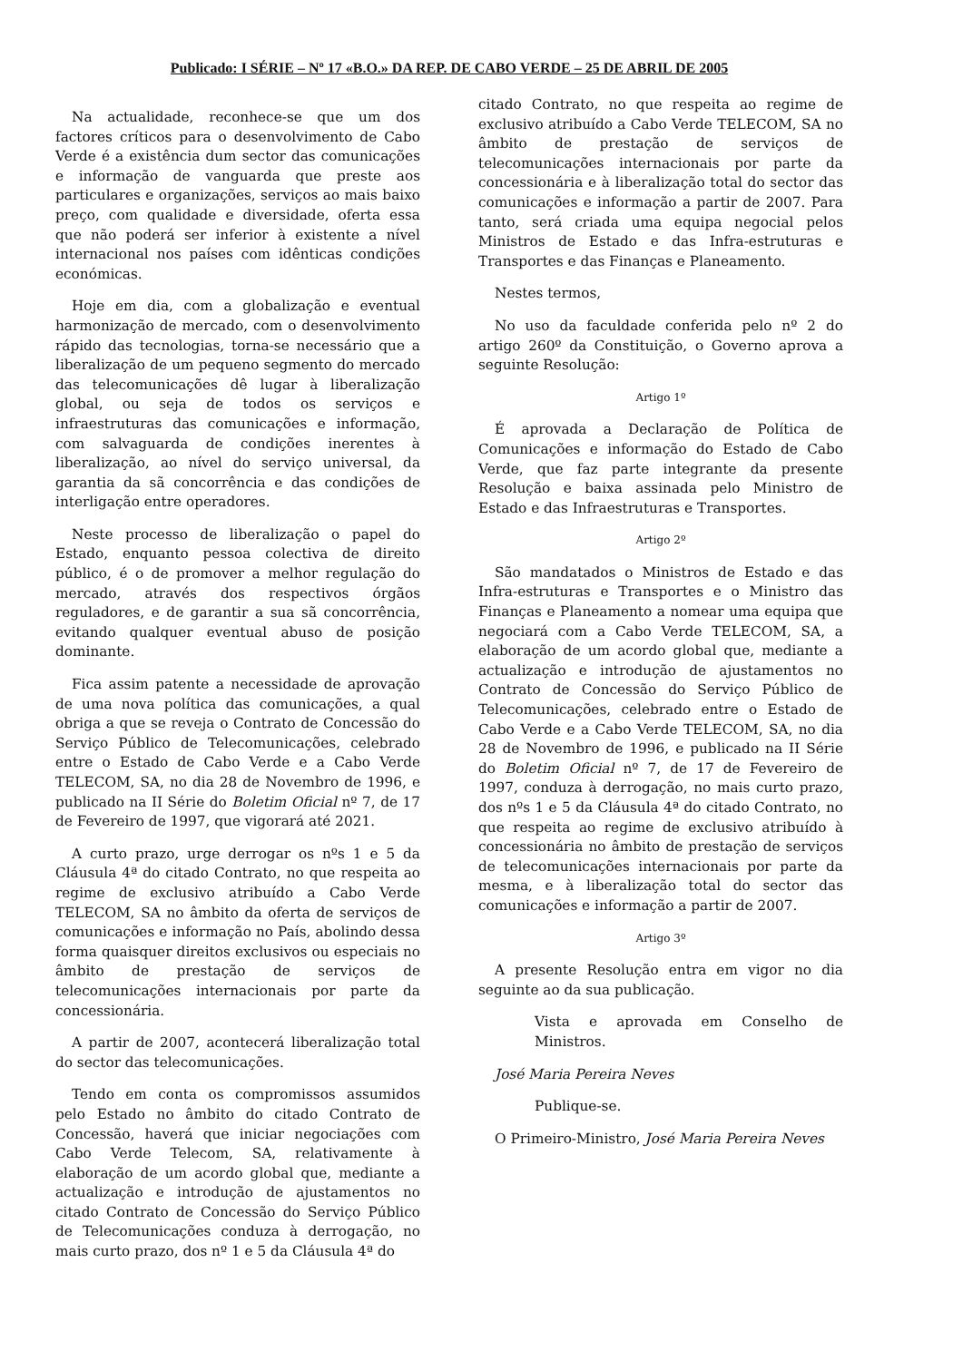Publicado: I SÉRIE – Nº 17 «B.O.» DA REP. DE CABO VERDE – 25 DE ABRIL DE 2005
Na actualidade, reconhece-se que um dos factores críticos para o desenvolvimento de Cabo Verde é a existência dum sector das comunicações e informação de vanguarda que preste aos particulares e organizações, serviços ao mais baixo preço, com qualidade e diversidade, oferta essa que não poderá ser inferior à existente a nível internacional nos países com idênticas condições económicas.
Hoje em dia, com a globalização e eventual harmonização de mercado, com o desenvolvimento rápido das tecnologias, torna-se necessário que a liberalização de um pequeno segmento do mercado das telecomunicações dê lugar à liberalização global, ou seja de todos os serviços e infraestruturas das comunicações e informação, com salvaguarda de condições inerentes à liberalização, ao nível do serviço universal, da garantia da sã concorrência e das condições de interligação entre operadores.
Neste processo de liberalização o papel do Estado, enquanto pessoa colectiva de direito público, é o de promover a melhor regulação do mercado, através dos respectivos órgãos reguladores, e de garantir a sua sã concorrência, evitando qualquer eventual abuso de posição dominante.
Fica assim patente a necessidade de aprovação de uma nova política das comunicações, a qual obriga a que se reveja o Contrato de Concessão do Serviço Público de Telecomunicações, celebrado entre o Estado de Cabo Verde e a Cabo Verde TELECOM, SA, no dia 28 de Novembro de 1996, e publicado na II Série do Boletim Oficial nº 7, de 17 de Fevereiro de 1997, que vigorará até 2021.
A curto prazo, urge derrogar os nºs 1 e 5 da Cláusula 4ª do citado Contrato, no que respeita ao regime de exclusivo atribuído a Cabo Verde TELECOM, SA no âmbito da oferta de serviços de comunicações e informação no País, abolindo dessa forma quaisquer direitos exclusivos ou especiais no âmbito de prestação de serviços de telecomunicações internacionais por parte da concessionária.
A partir de 2007, acontecerá liberalização total do sector das telecomunicações.
Tendo em conta os compromissos assumidos pelo Estado no âmbito do citado Contrato de Concessão, haverá que iniciar negociações com Cabo Verde Telecom, SA, relativamente à elaboração de um acordo global que, mediante a actualização e introdução de ajustamentos no citado Contrato de Concessão do Serviço Público de Telecomunicações conduza à derrogação, no mais curto prazo, dos nº 1 e 5 da Cláusula 4ª do
citado Contrato, no que respeita ao regime de exclusivo atribuído a Cabo Verde TELECOM, SA no âmbito de prestação de serviços de telecomunicações internacionais por parte da concessionária e à liberalização total do sector das comunicações e informação a partir de 2007. Para tanto, será criada uma equipa negocial pelos Ministros de Estado e das Infra-estruturas e Transportes e das Finanças e Planeamento.
Nestes termos,
No uso da faculdade conferida pelo nº 2 do artigo 260º da Constituição, o Governo aprova a seguinte Resolução:
Artigo 1º
É aprovada a Declaração de Política de Comunicações e informação do Estado de Cabo Verde, que faz parte integrante da presente Resolução e baixa assinada pelo Ministro de Estado e das Infraestruturas e Transportes.
Artigo 2º
São mandatados o Ministros de Estado e das Infra-estruturas e Transportes e o Ministro das Finanças e Planeamento a nomear uma equipa que negociará com a Cabo Verde TELECOM, SA, a elaboração de um acordo global que, mediante a actualização e introdução de ajustamentos no Contrato de Concessão do Serviço Público de Telecomunicações, celebrado entre o Estado de Cabo Verde e a Cabo Verde TELECOM, SA, no dia 28 de Novembro de 1996, e publicado na II Série do Boletim Oficial nº 7, de 17 de Fevereiro de 1997, conduza à derrogação, no mais curto prazo, dos nºs 1 e 5 da Cláusula 4ª do citado Contrato, no que respeita ao regime de exclusivo atribuído à concessionária no âmbito de prestação de serviços de telecomunicações internacionais por parte da mesma, e à liberalização total do sector das comunicações e informação a partir de 2007.
Artigo 3º
A presente Resolução entra em vigor no dia seguinte ao da sua publicação.
Vista e aprovada em Conselho de Ministros.
José Maria Pereira Neves
Publique-se.
O Primeiro-Ministro, José Maria Pereira Neves